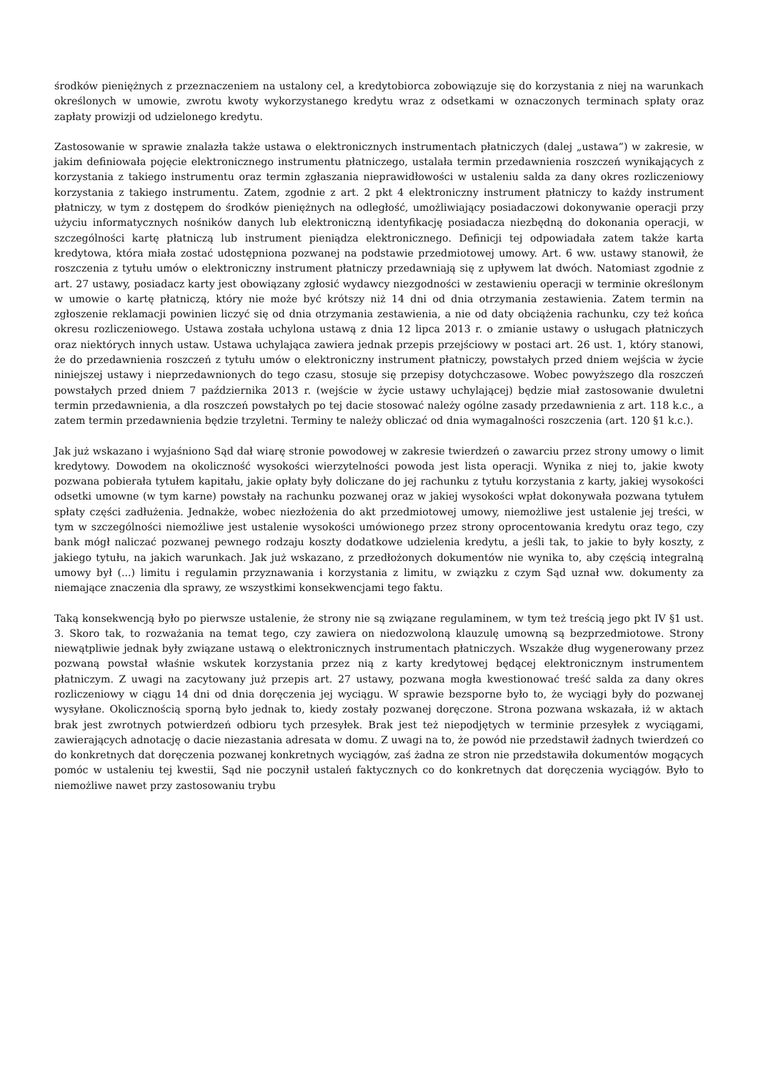środków pieniężnych z przeznaczeniem na ustalony cel, a kredytobiorca zobowiązuje się do korzystania z niej na warunkach określonych w umowie, zwrotu kwoty wykorzystanego kredytu wraz z odsetkami w oznaczonych terminach spłaty oraz zapłaty prowizji od udzielonego kredytu.
Zastosowanie w sprawie znalazła także ustawa o elektronicznych instrumentach płatniczych (dalej „ustawa”) w zakresie, w jakim definiowała pojęcie elektronicznego instrumentu płatniczego, ustalała termin przedawnienia roszczeń wynikających z korzystania z takiego instrumentu oraz termin zgłaszania nieprawidłowości w ustaleniu salda za dany okres rozliczeniowy korzystania z takiego instrumentu. Zatem, zgodnie z art. 2 pkt 4 elektroniczny instrument płatniczy to każdy instrument płatniczy, w tym z dostępem do środków pieniężnych na odległość, umożliwiający posiadaczowi dokonywanie operacji przy użyciu informatycznych nośników danych lub elektroniczną identyfikację posiadacza niezbędną do dokonania operacji, w szczególności kartę płatniczą lub instrument pieniądza elektronicznego. Definicji tej odpowiadała zatem także karta kredytowa, która miała zostać udostępniona pozwanej na podstawie przedmiotowej umowy. Art. 6 ww. ustawy stanowił, że roszczenia z tytułu umów o elektroniczny instrument płatniczy przedawniają się z upływem lat dwóch. Natomiast zgodnie z art. 27 ustawy, posiadacz karty jest obowiązany zgłosić wydawcy niezgodności w zestawieniu operacji w terminie określonym w umowie o kartę płatniczą, który nie może być krótszy niż 14 dni od dnia otrzymania zestawienia. Zatem termin na zgłoszenie reklamacji powinien liczyć się od dnia otrzymania zestawienia, a nie od daty obciążenia rachunku, czy też końca okresu rozliczeniowego. Ustawa została uchylona ustawą z dnia 12 lipca 2013 r. o zmianie ustawy o usługach płatniczych oraz niektórych innych ustaw. Ustawa uchylająca zawiera jednak przepis przejściowy w postaci art. 26 ust. 1, który stanowi, że do przedawnienia roszczeń z tytułu umów o elektroniczny instrument płatniczy, powstałych przed dniem wejścia w życie niniejszej ustawy i nieprzedawnionych do tego czasu, stosuje się przepisy dotychczasowe. Wobec powyższego dla roszczeń powstałych przed dniem 7 października 2013 r. (wejście w życie ustawy uchylającej) będzie miał zastosowanie dwuletni termin przedawnienia, a dla roszczeń powstałych po tej dacie stosować należy ogólne zasady przedawnienia z art. 118 k.c., a zatem termin przedawnienia będzie trzyletni. Terminy te należy obliczać od dnia wymagalności roszczenia (art. 120 §1 k.c.).
Jak już wskazano i wyjaśniono Sąd dał wiarę stronie powodowej w zakresie twierdzeń o zawarciu przez strony umowy o limit kredytowy. Dowodem na okoliczność wysokości wierzytelności powoda jest lista operacji. Wynika z niej to, jakie kwoty pozwana pobierała tytułem kapitału, jakie opłaty były doliczane do jej rachunku z tytułu korzystania z karty, jakiej wysokości odsetki umowne (w tym karne) powstały na rachunku pozwanej oraz w jakiej wysokości wpłat dokonywała pozwana tytułem spłaty części zadłużenia. Jednakże, wobec niezłożenia do akt przedmiotowej umowy, niemożliwe jest ustalenie jej treści, w tym w szczególności niemożliwe jest ustalenie wysokości umówionego przez strony oprocentowania kredytu oraz tego, czy bank mógł naliczać pozwanej pewnego rodzaju koszty dodatkowe udzielenia kredytu, a jeśli tak, to jakie to były koszty, z jakiego tytułu, na jakich warunkach. Jak już wskazano, z przedłożonych dokumentów nie wynika to, aby częścią integralną umowy był (...) limitu i regulamin przyznawania i korzystania z limitu, w związku z czym Sąd uznał ww. dokumenty za niemające znaczenia dla sprawy, ze wszystkimi konsekwencjami tego faktu.
Taką konsekwencją było po pierwsze ustalenie, że strony nie są związane regulaminem, w tym też treścią jego pkt IV §1 ust. 3. Skoro tak, to rozważania na temat tego, czy zawiera on niedozwoloną klauzulę umowną są bezprzedmiotowe. Strony niewątpliwie jednak były związane ustawą o elektronicznych instrumentach płatniczych. Wszakże dług wygenerowany przez pozwaną powstał właśnie wskutek korzystania przez nią z karty kredytowej będącej elektronicznym instrumentem płatniczym. Z uwagi na zacytowany już przepis art. 27 ustawy, pozwana mogła kwestionować treść salda za dany okres rozliczeniowy w ciągu 14 dni od dnia doręczenia jej wyciągu. W sprawie bezsporne było to, że wyciągi były do pozwanej wysyłane. Okolicznością sporną było jednak to, kiedy zostały pozwanej doręczone. Strona pozwana wskazała, iż w aktach brak jest zwrotnych potwierdzeń odbioru tych przesyłek. Brak jest też niepodjętych w terminie przesyłek z wyciągami, zawierających adnotację o dacie niezastania adresata w domu. Z uwagi na to, że powód nie przedstawił żadnych twierdzeń co do konkretnych dat doręczenia pozwanej konkretnych wyciągów, zaś żadna ze stron nie przedstawiła dokumentów mogących pomóc w ustaleniu tej kwestii, Sąd nie poczynił ustaleń faktycznych co do konkretnych dat doręczenia wyciągów. Było to niemożliwe nawet przy zastosowaniu trybu